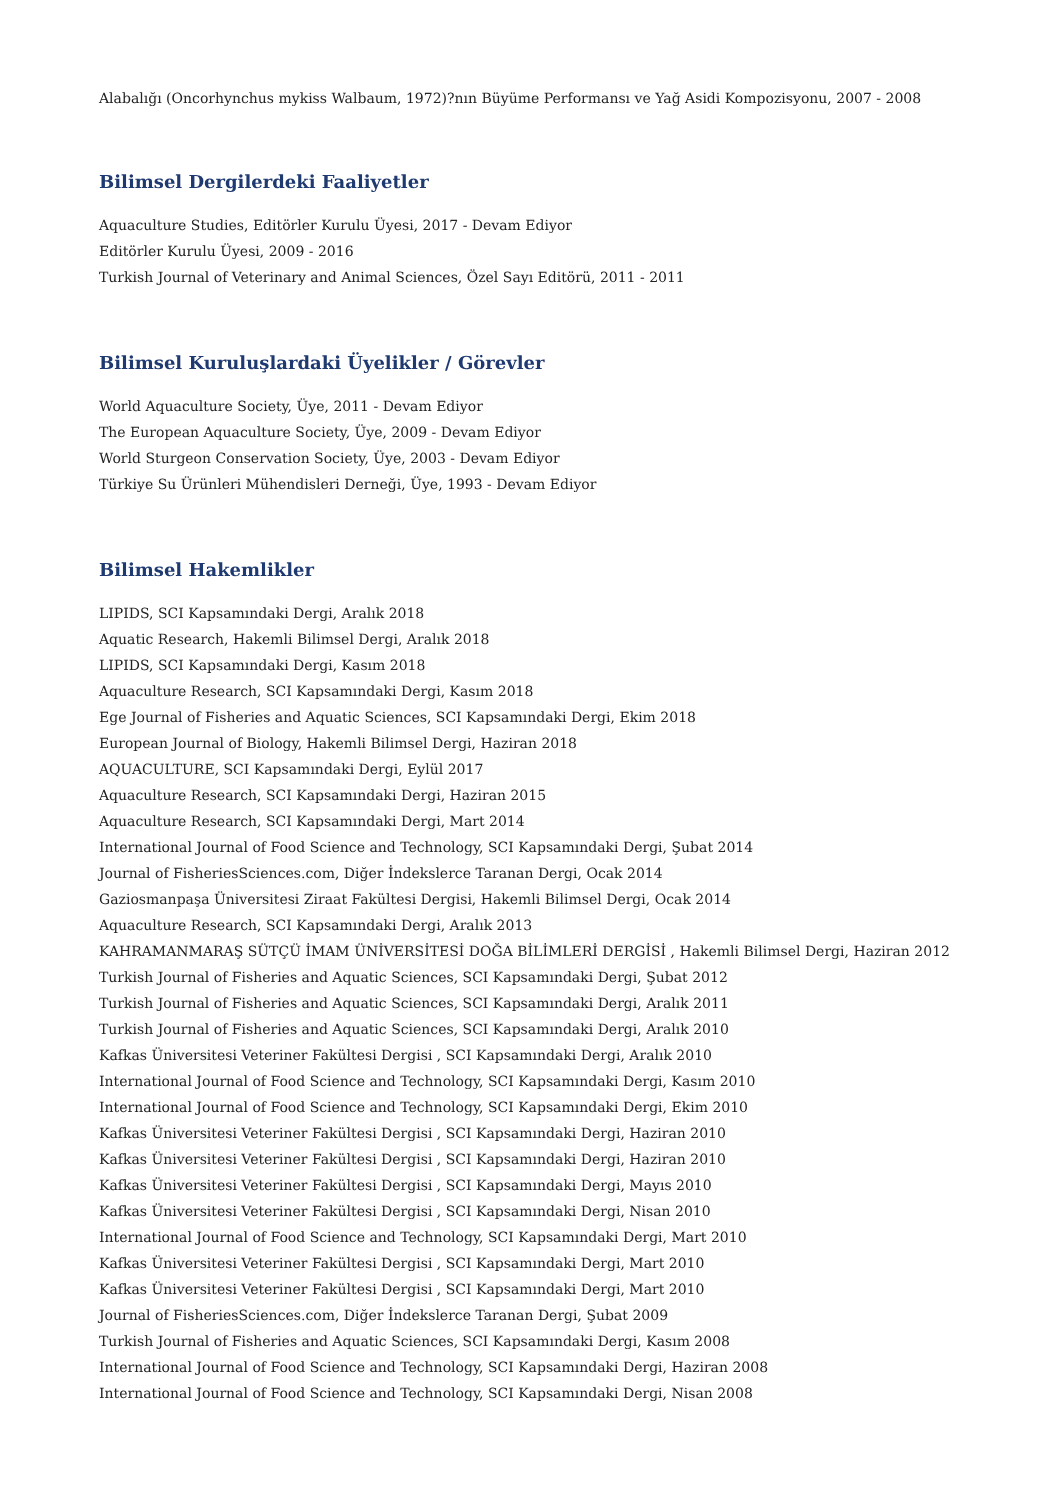Alabalığı (Oncorhynchus mykiss Walbaum, 1972)?nın Büyüme Performansı ve Yağ Asidi Kompozisyonu, 2007 - 2008
Bilimsel Dergilerdeki Faaliyetler
Aquaculture Studies, Editörler Kurulu Üyesi, 2017 - Devam Ediyor
Editörler Kurulu Üyesi, 2009 - 2016
Turkish Journal of Veterinary and Animal Sciences, Özel Sayı Editörü, 2011 - 2011
Bilimsel Kuruluşlardaki Üyelikler / Görevler
World Aquaculture Society, Üye, 2011 - Devam Ediyor
The European Aquaculture Society, Üye, 2009 - Devam Ediyor
World Sturgeon Conservation Society, Üye, 2003 - Devam Ediyor
Türkiye Su Ürünleri Mühendisleri Derneği, Üye, 1993 - Devam Ediyor
Bilimsel Hakemlikler
LIPIDS, SCI Kapsamındaki Dergi, Aralık 2018
Aquatic Research, Hakemli Bilimsel Dergi, Aralık 2018
LIPIDS, SCI Kapsamındaki Dergi, Kasım 2018
Aquaculture Research, SCI Kapsamındaki Dergi, Kasım 2018
Ege Journal of Fisheries and Aquatic Sciences, SCI Kapsamındaki Dergi, Ekim 2018
European Journal of Biology, Hakemli Bilimsel Dergi, Haziran 2018
AQUACULTURE, SCI Kapsamındaki Dergi, Eylül 2017
Aquaculture Research, SCI Kapsamındaki Dergi, Haziran 2015
Aquaculture Research, SCI Kapsamındaki Dergi, Mart 2014
International Journal of Food Science and Technology, SCI Kapsamındaki Dergi, Şubat 2014
Journal of FisheriesSciences.com, Diğer İndekslerce Taranan Dergi, Ocak 2014
Gaziosmanpaşa Üniversitesi Ziraat Fakültesi Dergisi, Hakemli Bilimsel Dergi, Ocak 2014
Aquaculture Research, SCI Kapsamındaki Dergi, Aralık 2013
KAHRAMANMARAŞ SÜTÇÜ İMAM ÜNİVERSİTESİ DOĞA BİLİMLERİ DERGİSİ , Hakemli Bilimsel Dergi, Haziran 2012
Turkish Journal of Fisheries and Aquatic Sciences, SCI Kapsamındaki Dergi, Şubat 2012
Turkish Journal of Fisheries and Aquatic Sciences, SCI Kapsamındaki Dergi, Aralık 2011
Turkish Journal of Fisheries and Aquatic Sciences, SCI Kapsamındaki Dergi, Aralık 2010
Kafkas Üniversitesi Veteriner Fakültesi Dergisi , SCI Kapsamındaki Dergi, Aralık 2010
International Journal of Food Science and Technology, SCI Kapsamındaki Dergi, Kasım 2010
International Journal of Food Science and Technology, SCI Kapsamındaki Dergi, Ekim 2010
Kafkas Üniversitesi Veteriner Fakültesi Dergisi , SCI Kapsamındaki Dergi, Haziran 2010
Kafkas Üniversitesi Veteriner Fakültesi Dergisi , SCI Kapsamındaki Dergi, Haziran 2010
Kafkas Üniversitesi Veteriner Fakültesi Dergisi , SCI Kapsamındaki Dergi, Mayıs 2010
Kafkas Üniversitesi Veteriner Fakültesi Dergisi , SCI Kapsamındaki Dergi, Nisan 2010
International Journal of Food Science and Technology, SCI Kapsamındaki Dergi, Mart 2010
Kafkas Üniversitesi Veteriner Fakültesi Dergisi , SCI Kapsamındaki Dergi, Mart 2010
Kafkas Üniversitesi Veteriner Fakültesi Dergisi , SCI Kapsamındaki Dergi, Mart 2010
Journal of FisheriesSciences.com, Diğer İndekslerce Taranan Dergi, Şubat 2009
Turkish Journal of Fisheries and Aquatic Sciences, SCI Kapsamındaki Dergi, Kasım 2008
International Journal of Food Science and Technology, SCI Kapsamındaki Dergi, Haziran 2008
International Journal of Food Science and Technology, SCI Kapsamındaki Dergi, Nisan 2008